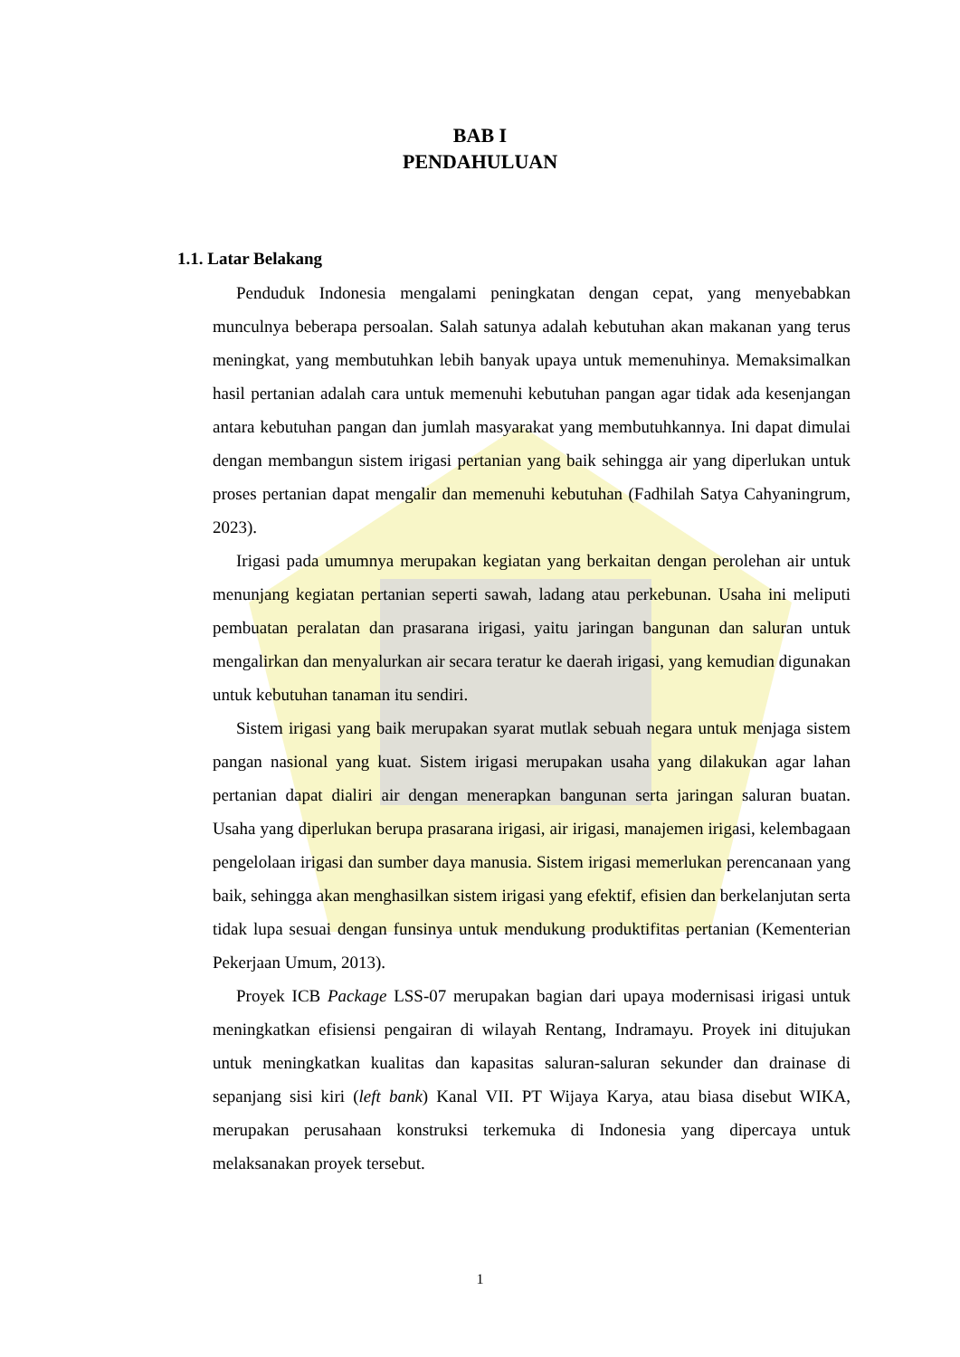BAB I
PENDAHULUAN
1.1. Latar Belakang
Penduduk Indonesia mengalami peningkatan dengan cepat, yang menyebabkan munculnya beberapa persoalan. Salah satunya adalah kebutuhan akan makanan yang terus meningkat, yang membutuhkan lebih banyak upaya untuk memenuhinya. Memaksimalkan hasil pertanian adalah cara untuk memenuhi kebutuhan pangan agar tidak ada kesenjangan antara kebutuhan pangan dan jumlah masyarakat yang membutuhkannya. Ini dapat dimulai dengan membangun sistem irigasi pertanian yang baik sehingga air yang diperlukan untuk proses pertanian dapat mengalir dan memenuhi kebutuhan (Fadhilah Satya Cahyaningrum, 2023).
Irigasi pada umumnya merupakan kegiatan yang berkaitan dengan perolehan air untuk menunjang kegiatan pertanian seperti sawah, ladang atau perkebunan. Usaha ini meliputi pembuatan peralatan dan prasarana irigasi, yaitu jaringan bangunan dan saluran untuk mengalirkan dan menyalurkan air secara teratur ke daerah irigasi, yang kemudian digunakan untuk kebutuhan tanaman itu sendiri.
Sistem irigasi yang baik merupakan syarat mutlak sebuah negara untuk menjaga sistem pangan nasional yang kuat. Sistem irigasi merupakan usaha yang dilakukan agar lahan pertanian dapat dialiri air dengan menerapkan bangunan serta jaringan saluran buatan. Usaha yang diperlukan berupa prasarana irigasi, air irigasi, manajemen irigasi, kelembagaan pengelolaan irigasi dan sumber daya manusia. Sistem irigasi memerlukan perencanaan yang baik, sehingga akan menghasilkan sistem irigasi yang efektif, efisien dan berkelanjutan serta tidak lupa sesuai dengan funsinya untuk mendukung produktifitas pertanian (Kementerian Pekerjaan Umum, 2013).
Proyek ICB Package LSS-07 merupakan bagian dari upaya modernisasi irigasi untuk meningkatkan efisiensi pengairan di wilayah Rentang, Indramayu. Proyek ini ditujukan untuk meningkatkan kualitas dan kapasitas saluran-saluran sekunder dan drainase di sepanjang sisi kiri (left bank) Kanal VII. PT Wijaya Karya, atau biasa disebut WIKA, merupakan perusahaan konstruksi terkemuka di Indonesia yang dipercaya untuk melaksanakan proyek tersebut.
1